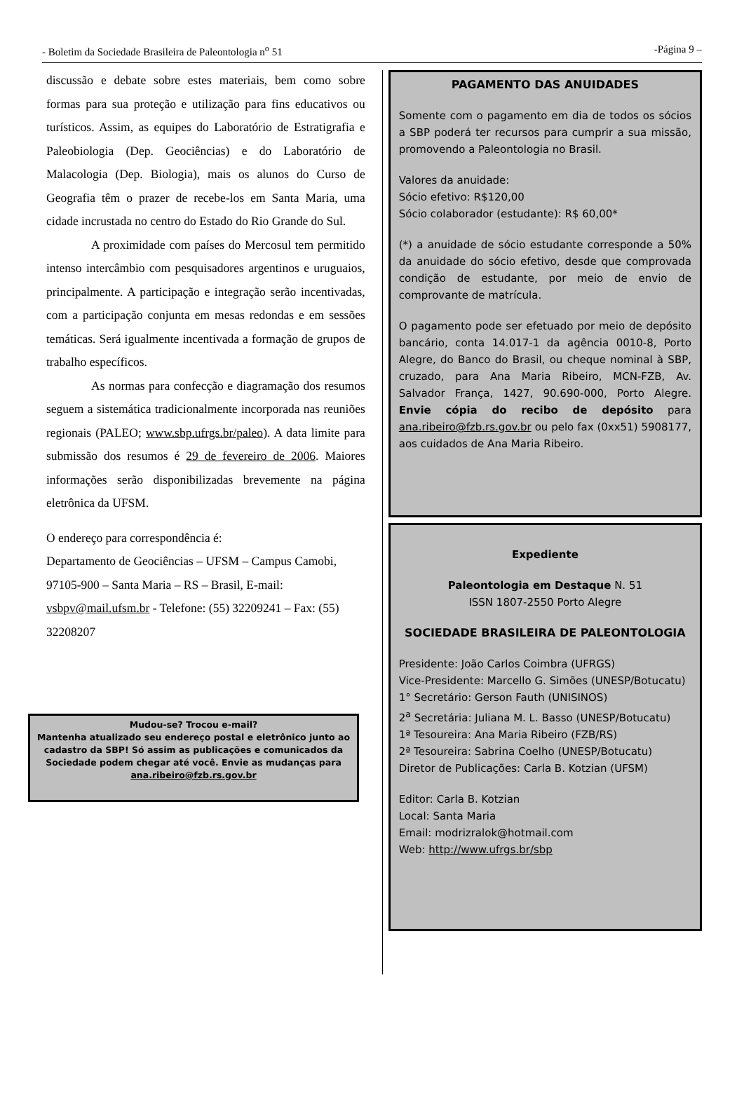- Boletim da Sociedade Brasileira de Paleontologia n<sup>o</sup> 51 -Página 9 –
discussão e debate sobre estes materiais, bem como sobre formas para sua proteção e utilização para fins educativos ou turísticos. Assim, as equipes do Laboratório de Estratigrafia e Paleobiologia (Dep. Geociências) e do Laboratório de Malacologia (Dep. Biologia), mais os alunos do Curso de Geografia têm o prazer de recebe-los em Santa Maria, uma cidade incrustada no centro do Estado do Rio Grande do Sul.
A proximidade com países do Mercosul tem permitido intenso intercâmbio com pesquisadores argentinos e uruguaios, principalmente. A participação e integração serão incentivadas, com a participação conjunta em mesas redondas e em sessões temáticas. Será igualmente incentivada a formação de grupos de trabalho específicos.
As normas para confecção e diagramação dos resumos seguem a sistemática tradicionalmente incorporada nas reuniões regionais (PALEO; www.sbp.ufrgs.br/paleo). A data limite para submissão dos resumos é 29 de fevereiro de 2006. Maiores informações serão disponibilizadas brevemente na página eletrônica da UFSM.
O endereço para correspondência é:
Departamento de Geociências – UFSM – Campus Camobi, 97105-900 – Santa Maria – RS – Brasil, E-mail: vsbpv@mail.ufsm.br - Telefone: (55) 32209241 – Fax: (55) 32208207
Mudou-se? Trocou e-mail?
Mantenha atualizado seu endereço postal e eletrônico junto ao cadastro da SBP! Só assim as publicações e comunicados da Sociedade podem chegar até você. Envie as mudanças para ana.ribeiro@fzb.rs.gov.br
PAGAMENTO DAS ANUIDADES
Somente com o pagamento em dia de todos os sócios a SBP poderá ter recursos para cumprir a sua missão, promovendo a Paleontologia no Brasil.
Valores da anuidade:
Sócio efetivo: R$120,00
Sócio colaborador (estudante): R$ 60,00*
(*) a anuidade de sócio estudante corresponde a 50% da anuidade do sócio efetivo, desde que comprovada condição de estudante, por meio de envio de comprovante de matrícula.
O pagamento pode ser efetuado por meio de depósito bancário, conta 14.017-1 da agência 0010-8, Porto Alegre, do Banco do Brasil, ou cheque nominal à SBP, cruzado, para Ana Maria Ribeiro, MCN-FZB, Av. Salvador França, 1427, 90.690-000, Porto Alegre. Envie cópia do recibo de depósito para ana.ribeiro@fzb.rs.gov.br ou pelo fax (0xx51) 5908177, aos cuidados de Ana Maria Ribeiro.
Expediente
Paleontologia em Destaque N. 51
ISSN 1807-2550 Porto Alegre
SOCIEDADE BRASILEIRA DE PALEONTOLOGIA
Presidente: João Carlos Coimbra (UFRGS)
Vice-Presidente: Marcello G. Simões (UNESP/Botucatu)
1° Secretário: Gerson Fauth (UNISINOS)
2<sup>a</sup> Secretária: Juliana M. L. Basso (UNESP/Botucatu)
1ª Tesoureira: Ana Maria Ribeiro (FZB/RS)
2ª Tesoureira: Sabrina Coelho (UNESP/Botucatu)
Diretor de Publicações: Carla B. Kotzian (UFSM)
Editor: Carla B. Kotzian
Local: Santa Maria
Email: modrizralok@hotmail.com
Web: http://www.ufrgs.br/sbp